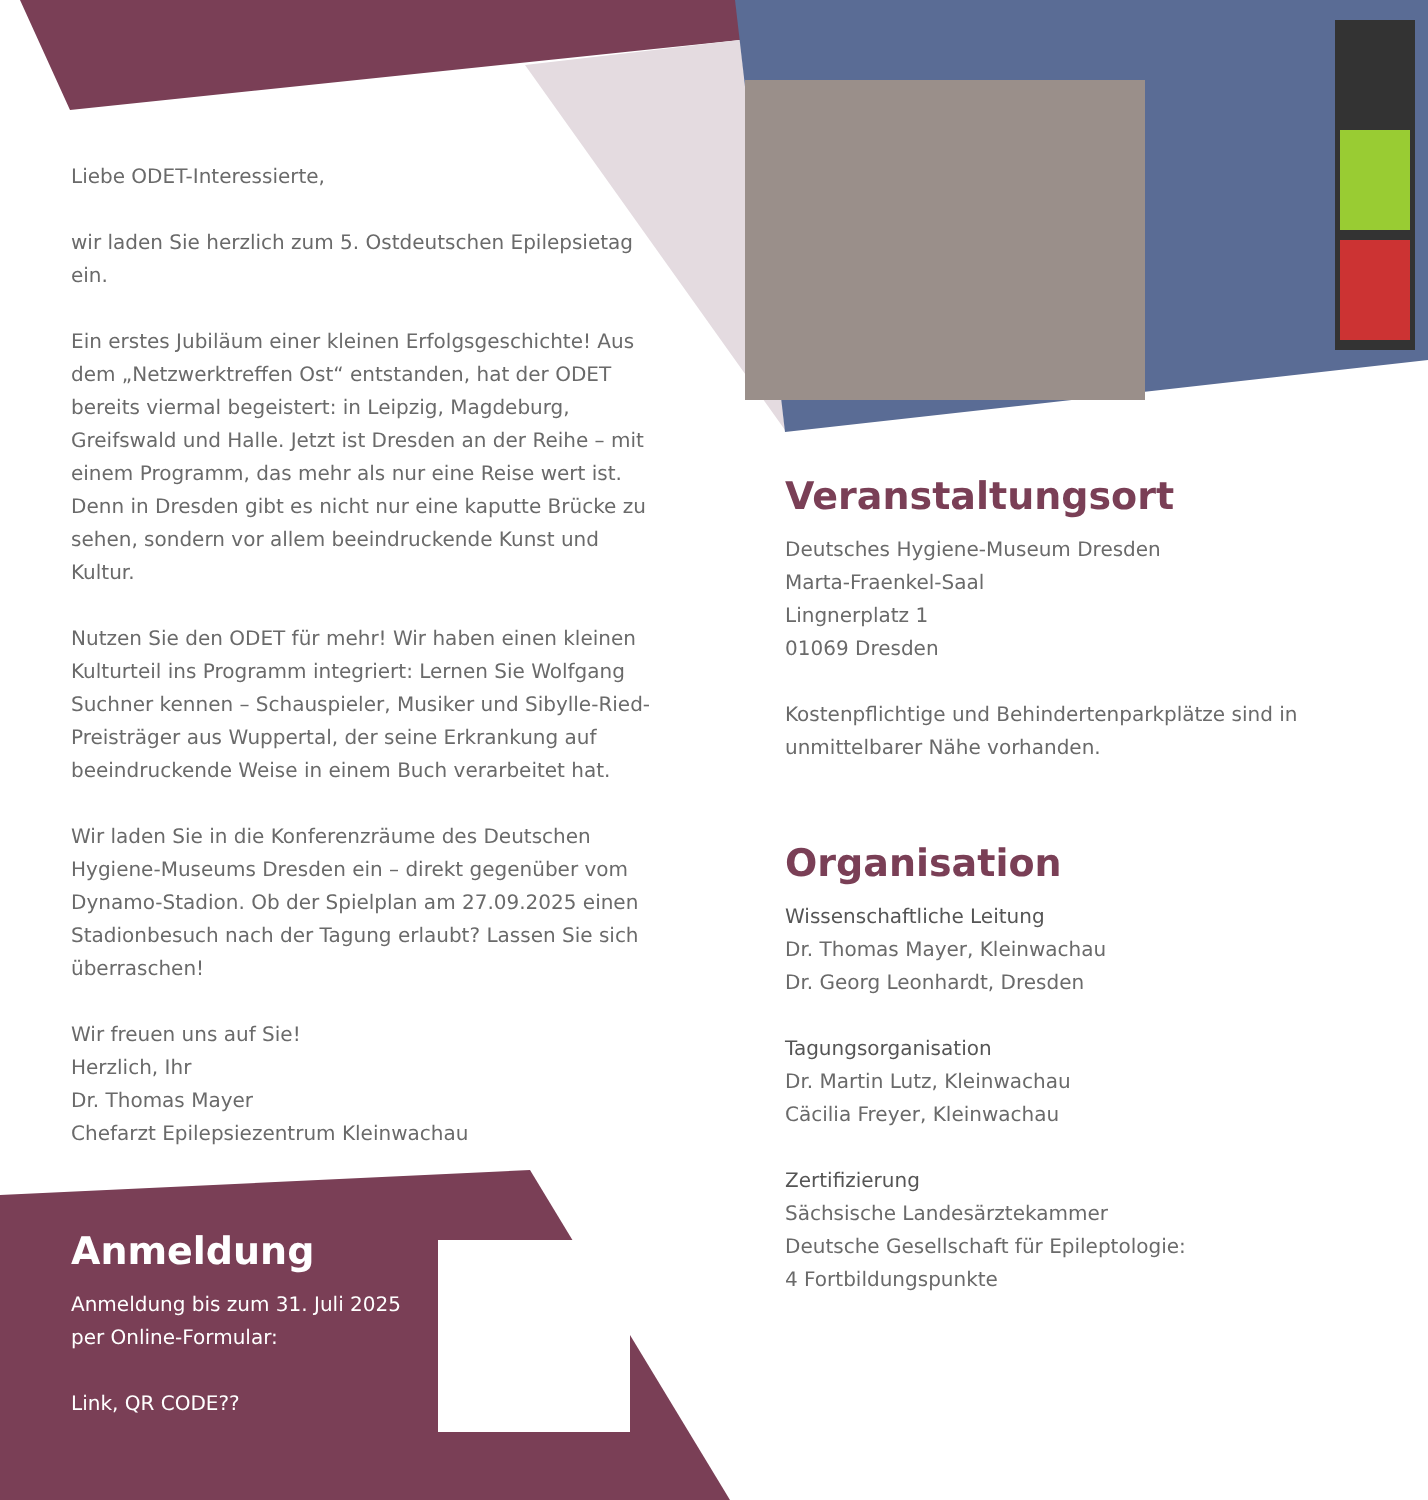Liebe ODET-Interessierte,
wir laden Sie herzlich zum 5. Ostdeutschen Epilepsietag ein.
Ein erstes Jubiläum einer kleinen Erfolgsgeschichte! Aus dem „Netzwerktreffen Ost“ entstanden, hat der ODET bereits viermal begeistert: in Leipzig, Magdeburg, Greifswald und Halle. Jetzt ist Dresden an der Reihe – mit einem Programm, das mehr als nur eine Reise wert ist. Denn in Dresden gibt es nicht nur eine kaputte Brücke zu sehen, sondern vor allem beeindruckende Kunst und Kultur.
Nutzen Sie den ODET für mehr! Wir haben einen kleinen Kulturteil ins Programm integriert: Lernen Sie Wolfgang Suchner kennen – Schauspieler, Musiker und Sibylle-Ried-Preisträger aus Wuppertal, der seine Erkrankung auf beeindruckende Weise in einem Buch verarbeitet hat.
Wir laden Sie in die Konferenzräume des Deutschen Hygiene-Museums Dresden ein – direkt gegenüber vom Dynamo-Stadion. Ob der Spielplan am 27.09.2025 einen Stadionbesuch nach der Tagung erlaubt? Lassen Sie sich überraschen!
Wir freuen uns auf Sie!
Herzlich, Ihr
Dr. Thomas Mayer
Chefarzt Epilepsiezentrum Kleinwachau
Anmeldung
Anmeldung bis zum 31. Juli 2025 per Online-Formular:
Link, QR CODE??
Veranstaltungsort
Deutsches Hygiene-Museum Dresden
Marta-Fraenkel-Saal
Lingnerplatz 1
01069 Dresden
Kostenpflichtige und Behindertenparkplätze sind in unmittelbarer Nähe vorhanden.
Organisation
Wissenschaftliche Leitung
Dr. Thomas Mayer, Kleinwachau
Dr. Georg Leonhardt, Dresden
Tagungsorganisation
Dr. Martin Lutz, Kleinwachau
Cäcilia Freyer, Kleinwachau
Zertifizierung
Sächsische Landesärztekammer
Deutsche Gesellschaft für Epileptologie:
4 Fortbildungspunkte